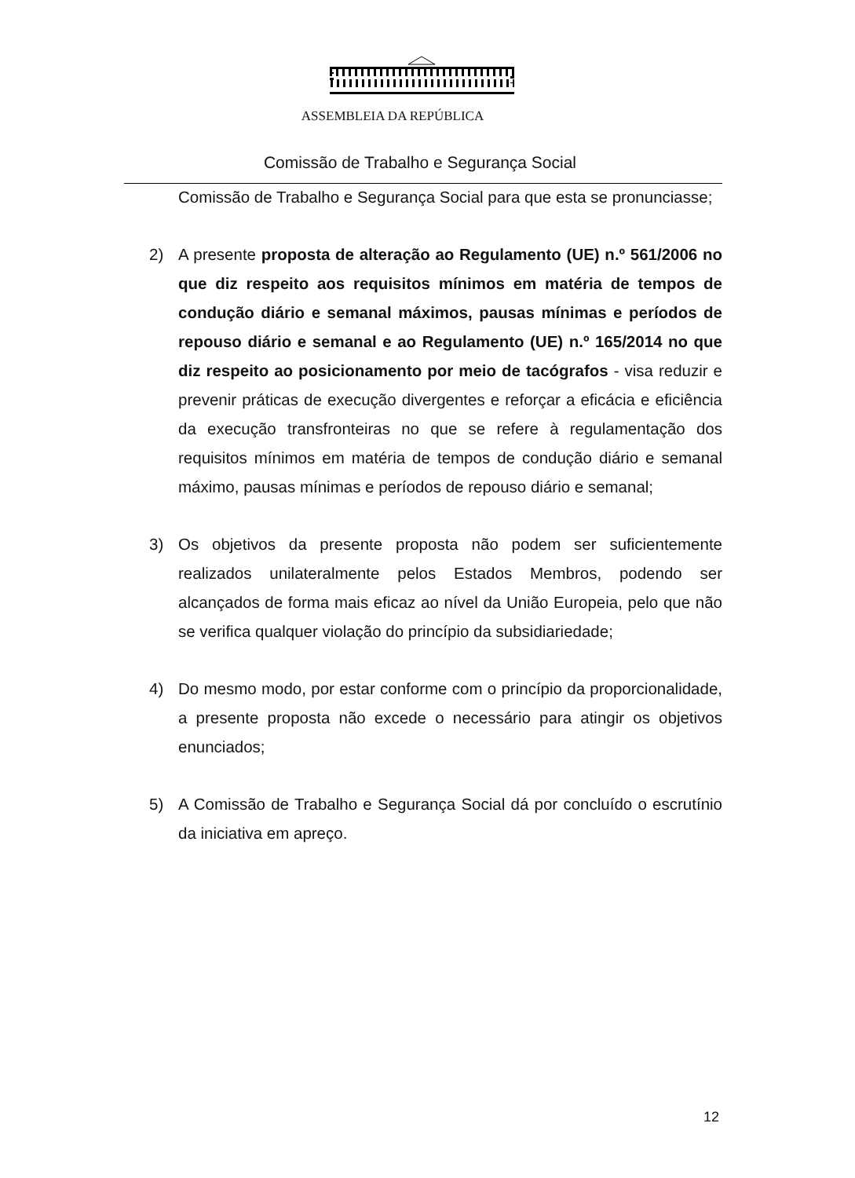ASSEMBLEIA DA REPÚBLICA
Comissão de Trabalho e Segurança Social
Comissão de Trabalho e Segurança Social para que esta se pronunciasse;
2) A presente proposta de alteração ao Regulamento (UE) n.º 561/2006 no que diz respeito aos requisitos mínimos em matéria de tempos de condução diário e semanal máximos, pausas mínimas e períodos de repouso diário e semanal e ao Regulamento (UE) n.º 165/2014 no que diz respeito ao posicionamento por meio de tacógrafos - visa reduzir e prevenir práticas de execução divergentes e reforçar a eficácia e eficiência da execução transfronteiras no que se refere à regulamentação dos requisitos mínimos em matéria de tempos de condução diário e semanal máximo, pausas mínimas e períodos de repouso diário e semanal;
3) Os objetivos da presente proposta não podem ser suficientemente realizados unilateralmente pelos Estados Membros, podendo ser alcançados de forma mais eficaz ao nível da União Europeia, pelo que não se verifica qualquer violação do princípio da subsidiariedade;
4) Do mesmo modo, por estar conforme com o princípio da proporcionalidade, a presente proposta não excede o necessário para atingir os objetivos enunciados;
5) A Comissão de Trabalho e Segurança Social dá por concluído o escrutínio da iniciativa em apreço.
12